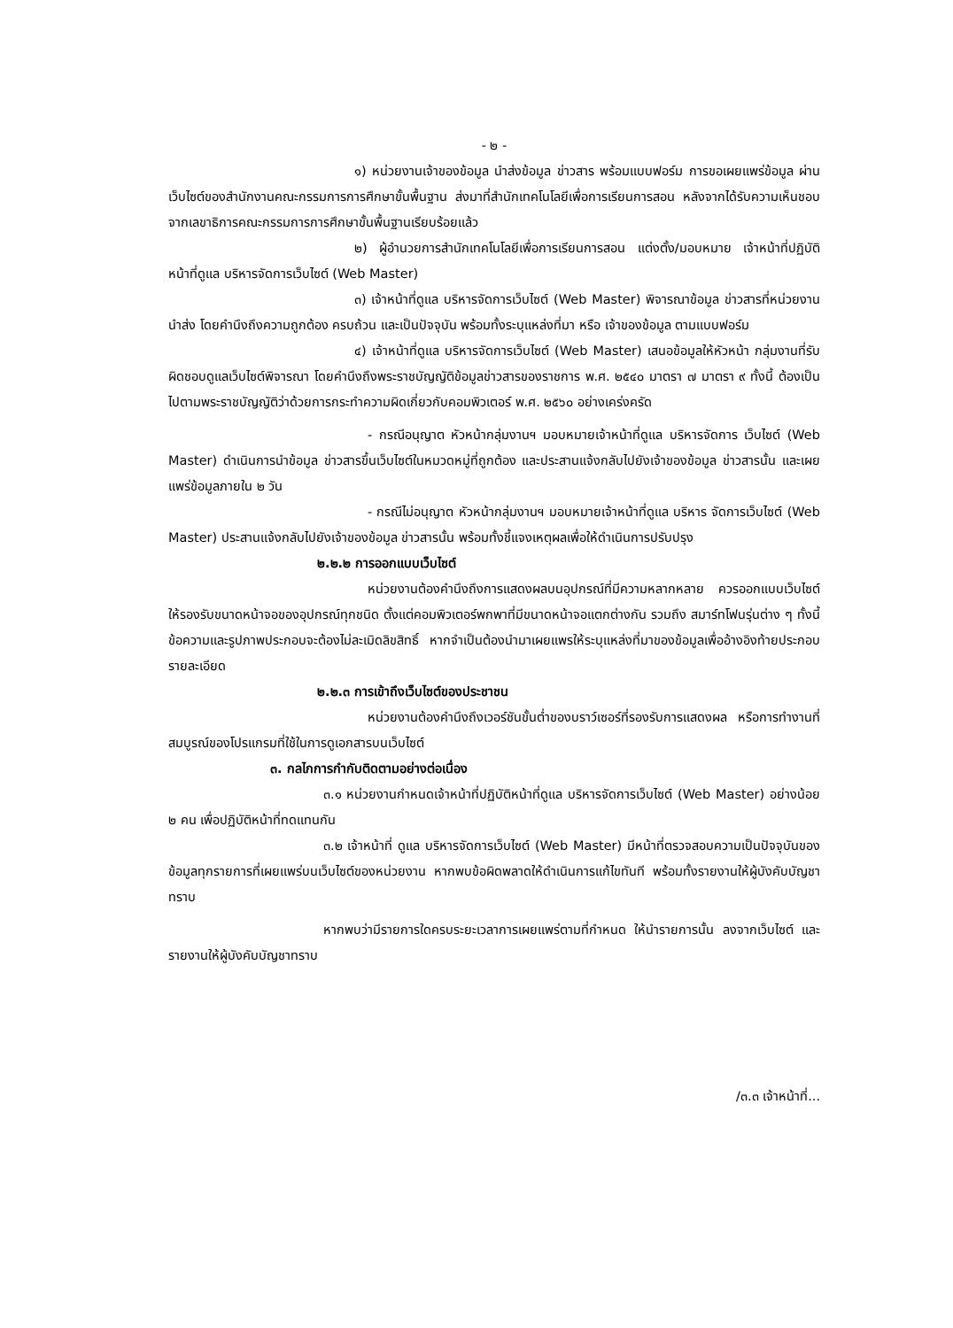- ๒ -
๑) หน่วยงานเจ้าของข้อมูล นำส่งข้อมูล ข่าวสาร พร้อมแบบฟอร์ม การขอเผยแพร่ข้อมูล ผ่านเว็บไซต์ของสำนักงานคณะกรรมการการศึกษาขั้นพื้นฐาน ส่งมาที่สำนักเทคโนโลยีเพื่อการเรียนการสอน หลังจากได้รับความเห็นชอบจากเลขาธิการคณะกรรมการการศึกษาขั้นพื้นฐานเรียบร้อยแล้ว
๒) ผู้อำนวยการสำนักเทคโนโลยีเพื่อการเรียนการสอน แต่งตั้ง/มอบหมาย เจ้าหน้าที่ปฏิบัติหน้าที่ดูแล บริหารจัดการเว็บไซต์ (Web Master)
๓) เจ้าหน้าที่ดูแล บริหารจัดการเว็บไซต์ (Web Master) พิจารณาข้อมูล ข่าวสารที่หน่วยงานนำส่ง โดยคำนึงถึงความถูกต้อง ครบถ้วน และเป็นปัจจุบัน พร้อมทั้งระบุแหล่งที่มา หรือ เจ้าของข้อมูล ตามแบบฟอร์ม
๔) เจ้าหน้าที่ดูแล บริหารจัดการเว็บไซต์ (Web Master) เสนอข้อมูลให้หัวหน้า กลุ่มงานที่รับผิดชอบดูแลเว็บไซต์พิจารณา โดยคำนึงถึงพระราชบัญญัติข้อมูลข่าวสารของราชการ พ.ศ. ๒๕๔๐ มาตรา ๗ มาตรา ๙ ทั้งนี้ ต้องเป็นไปตามพระราชบัญญัติว่าด้วยการกระทำความผิดเกี่ยวกับคอมพิวเตอร์ พ.ศ. ๒๕๖๐ อย่างเคร่งครัด
- กรณีอนุญาต หัวหน้ากลุ่มงานฯ มอบหมายเจ้าหน้าที่ดูแล บริหารจัดการ เว็บไซต์ (Web Master) ดำเนินการนำข้อมูล ข่าวสารขึ้นเว็บไซต์ในหมวดหมู่ที่ถูกต้อง และประสานแจ้งกลับไปยังเจ้าของข้อมูล ข่าวสารนั้น และเผยแพร่ข้อมูลภายใน ๒ วัน
- กรณีไม่อนุญาต หัวหน้ากลุ่มงานฯ มอบหมายเจ้าหน้าที่ดูแล บริหาร จัดการเว็บไซต์ (Web Master) ประสานแจ้งกลับไปยังเจ้าของข้อมูล ข่าวสารนั้น พร้อมทั้งชี้แจงเหตุผลเพื่อให้ดำเนินการปรับปรุง
๒.๒.๒ การออกแบบเว็บไซต์
หน่วยงานต้องคำนึงถึงการแสดงผลบนอุปกรณ์ที่มีความหลากหลาย ควรออกแบบเว็บไซต์ให้รองรับขนาดหน้าจอของอุปกรณ์ทุกชนิด ตั้งแต่คอมพิวเตอร์พกพาที่มีขนาดหน้าจอแตกต่างกัน รวมถึง สมาร์ทโฟนรุ่นต่าง ๆ ทั้งนี้ ข้อความและรูปภาพประกอบจะต้องไม่ละเมิดลิขสิทธิ์ หากจำเป็นต้องนำมาเผยแพรให้ระบุแหล่งที่มาของข้อมูลเพื่ออ้างอิงท้ายประกอบรายละเอียด
๒.๒.๓ การเข้าถึงเว็บไซต์ของประชาชน
หน่วยงานต้องคำนึงถึงเวอร์ชันขั้นต่ำของบราว์เซอร์ที่รองรับการแสดงผล หรือการทำงานที่สมบูรณ์ของโปรแกรมที่ใช้ในการดูเอกสารบนเว็บไซต์
๓. กลไกการกำกับติดตามอย่างต่อเนื่อง
๓.๑ หน่วยงานกำหนดเจ้าหน้าที่ปฏิบัติหน้าที่ดูแล บริหารจัดการเว็บไซต์ (Web Master) อย่างน้อย ๒ คน เพื่อปฏิบัติหน้าที่ทดแทนกัน
๓.๒ เจ้าหน้าที่ ดูแล บริหารจัดการเว็บไซต์ (Web Master) มีหน้าที่ตรวจสอบความเป็นปัจจุบันของข้อมูลทุกรายการที่เผยแพร่บนเว็บไซต์ของหน่วยงาน หากพบข้อผิดพลาดให้ดำเนินการแก้ไขทันที พร้อมทั้งรายงานให้ผู้บังคับบัญชาทราบ
หากพบว่ามีรายการใดครบระยะเวลาการเผยแพร่ตามที่กำหนด ให้นำรายการนั้น ลงจากเว็บไซต์ และรายงานให้ผู้บังคับบัญชาทราบ
/๓.๓ เจ้าหน้าที่...